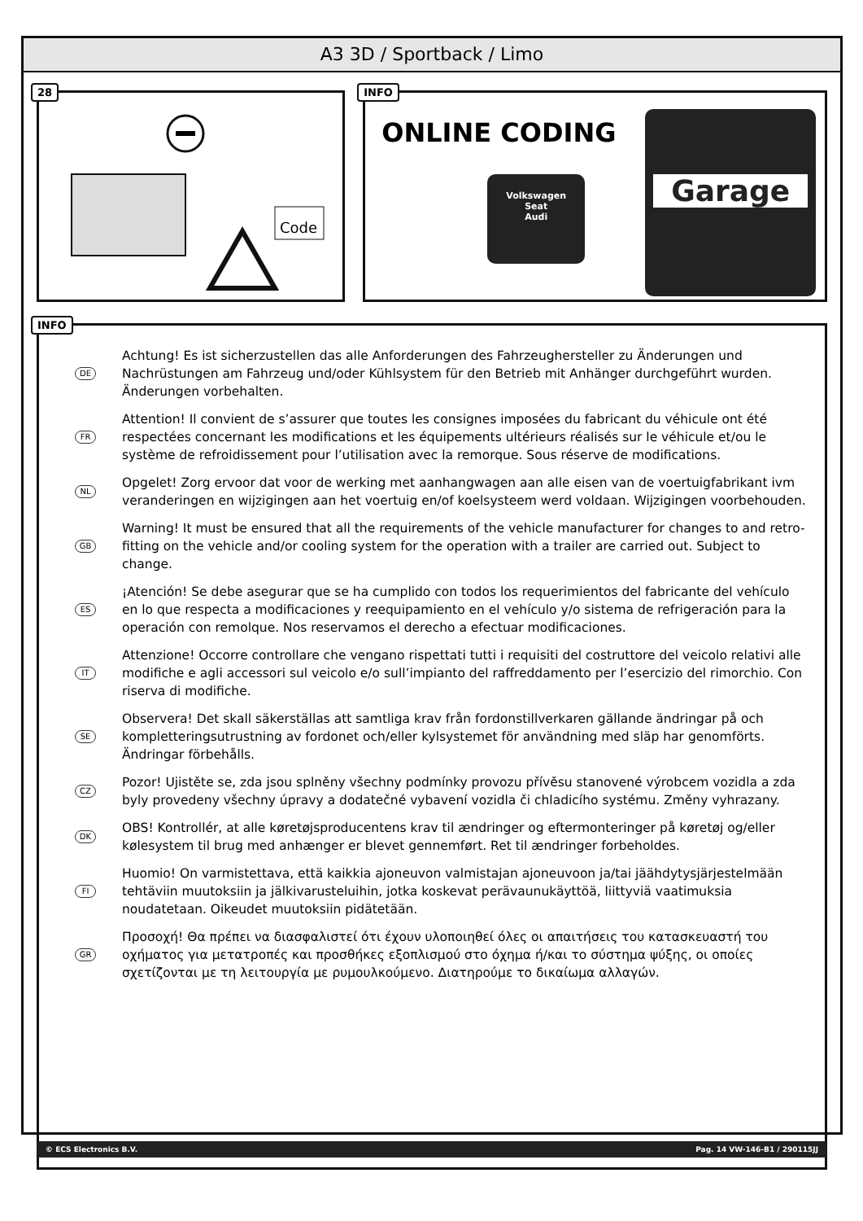A3 3D / Sportback / Limo
28
Code
INFO
ONLINE CODING
Garage
Volkswagen
Seat
Audi
INFO
DE Achtung! Es ist sicherzustellen das alle Anforderungen des Fahrzeughersteller zu Änderungen und Nachrüstungen am Fahrzeug und/oder Kühlsystem für den Betrieb mit Anhänger durchgeführt wurden. Änderungen vorbehalten.
FR Attention! Il convient de s’assurer que toutes les consignes imposées du fabricant du véhicule ont été respectées concernant les modifications et les équipements ultérieurs réalisés sur le véhicule et/ou le système de refroidissement pour l’utilisation avec la remorque. Sous réserve de modifications.
NL Opgelet! Zorg ervoor dat voor de werking met aanhangwagen aan alle eisen van de voertuigfabrikant ivm veranderingen en wijzigingen aan het voertuig en/of koelsysteem werd voldaan. Wijzigingen voorbehouden.
GB Warning! It must be ensured that all the requirements of the vehicle manufacturer for changes to and retro-fitting on the vehicle and/or cooling system for the operation with a trailer are carried out. Subject to change.
ES ¡Atención! Se debe asegurar que se ha cumplido con todos los requerimientos del fabricante del vehículo en lo que respecta a modificaciones y reequipamiento en el vehículo y/o sistema de refrigeración para la operación con remolque. Nos reservamos el derecho a efectuar modificaciones.
IT Attenzione! Occorre controllare che vengano rispettati tutti i requisiti del costruttore del veicolo relativi alle modifiche e agli accessori sul veicolo e/o sull’impianto del raffreddamento per l’esercizio del rimorchio. Con riserva di modifiche.
SE Observera! Det skall säkerställas att samtliga krav från fordonstillverkaren gällande ändringar på och kompletteringsutrustning av fordonet och/eller kylsystemet för användning med släp har genomförts. Ändringar förbehålls.
CZ Pozor! Ujistěte se, zda jsou splněny všechny podmínky provozu přívěsu stanovené výrobcem vozidla a zda byly provedeny všechny úpravy a dodatečné vybavení vozidla či chladicího systému. Změny vyhrazany.
DK OBS! Kontrollér, at alle køretøjsproducentens krav til ændringer og eftermonteringer på køretøj og/eller kølesystem til brug med anhænger er blevet gennemført. Ret til ændringer forbeholdes.
FI Huomio! On varmistettava, että kaikkia ajoneuvon valmistajan ajoneuvoon ja/tai jäähdytysjärjestelmään tehtäviin muutoksiin ja jälkivarusteluihin, jotka koskevat perävaunukäyttöä, liittyviä vaatimuksia noudatetaan. Oikeudet muutoksiin pidätetään.
GR Προσοχή! Θα πρέπει να διασφαλιστεί ότι έχουν υλοποιηθεί όλες οι απαιτήσεις του κατασκευαστή του οχήματος για μετατροπές και προσθήκες εξοπλισμού στο όχημα ή/και το σύστημα ψύξης, οι οποίες σχετίζονται με τη λειτουργία με ρυμουλκούμενο. Διατηρούμε το δικαίωμα αλλαγών.
© ECS Electronics B.V. Pag. 14 VW-146-B1 / 290115JJ